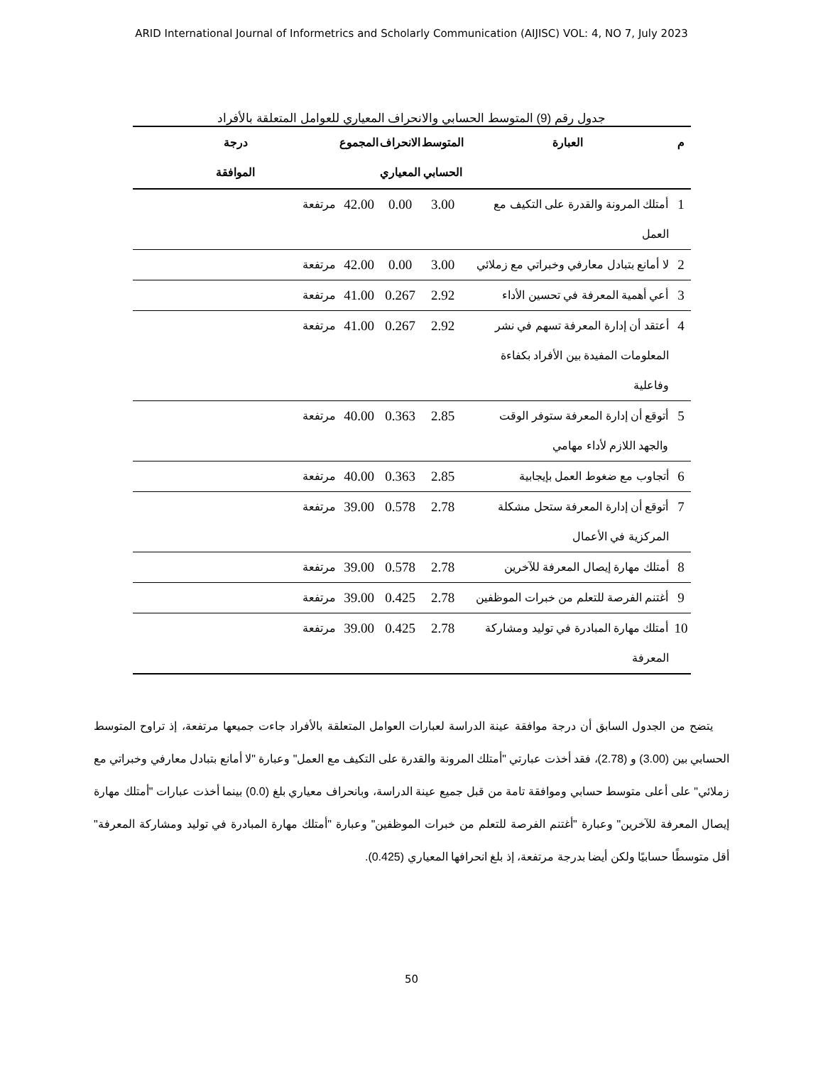ARID International Journal of Informetrics and Scholarly Communication (AIJISC) VOL: 4, NO 7, July 2023
جدول رقم (9) المتوسط الحسابي والانحراف المعياري للعوامل المتعلقة بالأفراد
| م | العبارة | المتوسط الحسابي | الانحراف المعياري | المجموع | درجة الموافقة |
| --- | --- | --- | --- | --- | --- |
| 1 | أمتلك المرونة والقدرة على التكيف مع العمل | 3.00 | 0.00 | 42.00 | مرتفعة |
| 2 | لا أمانع بتبادل معارفي وخبراتي مع زملائي | 3.00 | 0.00 | 42.00 | مرتفعة |
| 3 | أعي أهمية المعرفة في تحسين الأداء | 2.92 | 0.267 | 41.00 | مرتفعة |
| 4 | أعتقد أن إدارة المعرفة تسهم في نشر المعلومات المفيدة بين الأفراد بكفاءة وفاعلية | 2.92 | 0.267 | 41.00 | مرتفعة |
| 5 | أتوقع أن إدارة المعرفة ستوفر الوقت والجهد اللازم لأداء مهامي | 2.85 | 0.363 | 40.00 | مرتفعة |
| 6 | أتجاوب مع ضغوط العمل بإيجابية | 2.85 | 0.363 | 40.00 | مرتفعة |
| 7 | أتوقع أن إدارة المعرفة ستحل مشكلة المركزية في الأعمال | 2.78 | 0.578 | 39.00 | مرتفعة |
| 8 | أمتلك مهارة إيصال المعرفة للآخرين | 2.78 | 0.578 | 39.00 | مرتفعة |
| 9 | أغتنم الفرصة للتعلم من خبرات الموظفين | 2.78 | 0.425 | 39.00 | مرتفعة |
| 10 | أمتلك مهارة المبادرة في توليد ومشاركة المعرفة | 2.78 | 0.425 | 39.00 | مرتفعة |
يتضح من الجدول السابق أن درجة موافقة عينة الدراسة لعبارات العوامل المتعلقة بالأفراد جاءت جميعها مرتفعة، إذ تراوح المتوسط الحسابي بين (3.00) و (2.78)، فقد أخذت عبارتي "أمتلك المرونة والقدرة على التكيف مع العمل" وعبارة "لا أمانع بتبادل معارفي وخبراتي مع زملائي" على أعلى متوسط حسابي وموافقة تامة من قبل جميع عينة الدراسة، وبانحراف معياري بلغ (0.0) بينما أخذت عبارات "أمتلك مهارة إيصال المعرفة للآخرين" وعبارة "أغتنم الفرصة للتعلم من خبرات الموظفين" وعبارة "أمتلك مهارة المبادرة في توليد ومشاركة المعرفة" أقل متوسطًا حسابيًا ولكن أيضا بدرجة مرتفعة، إذ بلغ انحرافها المعياري (0.425).
50